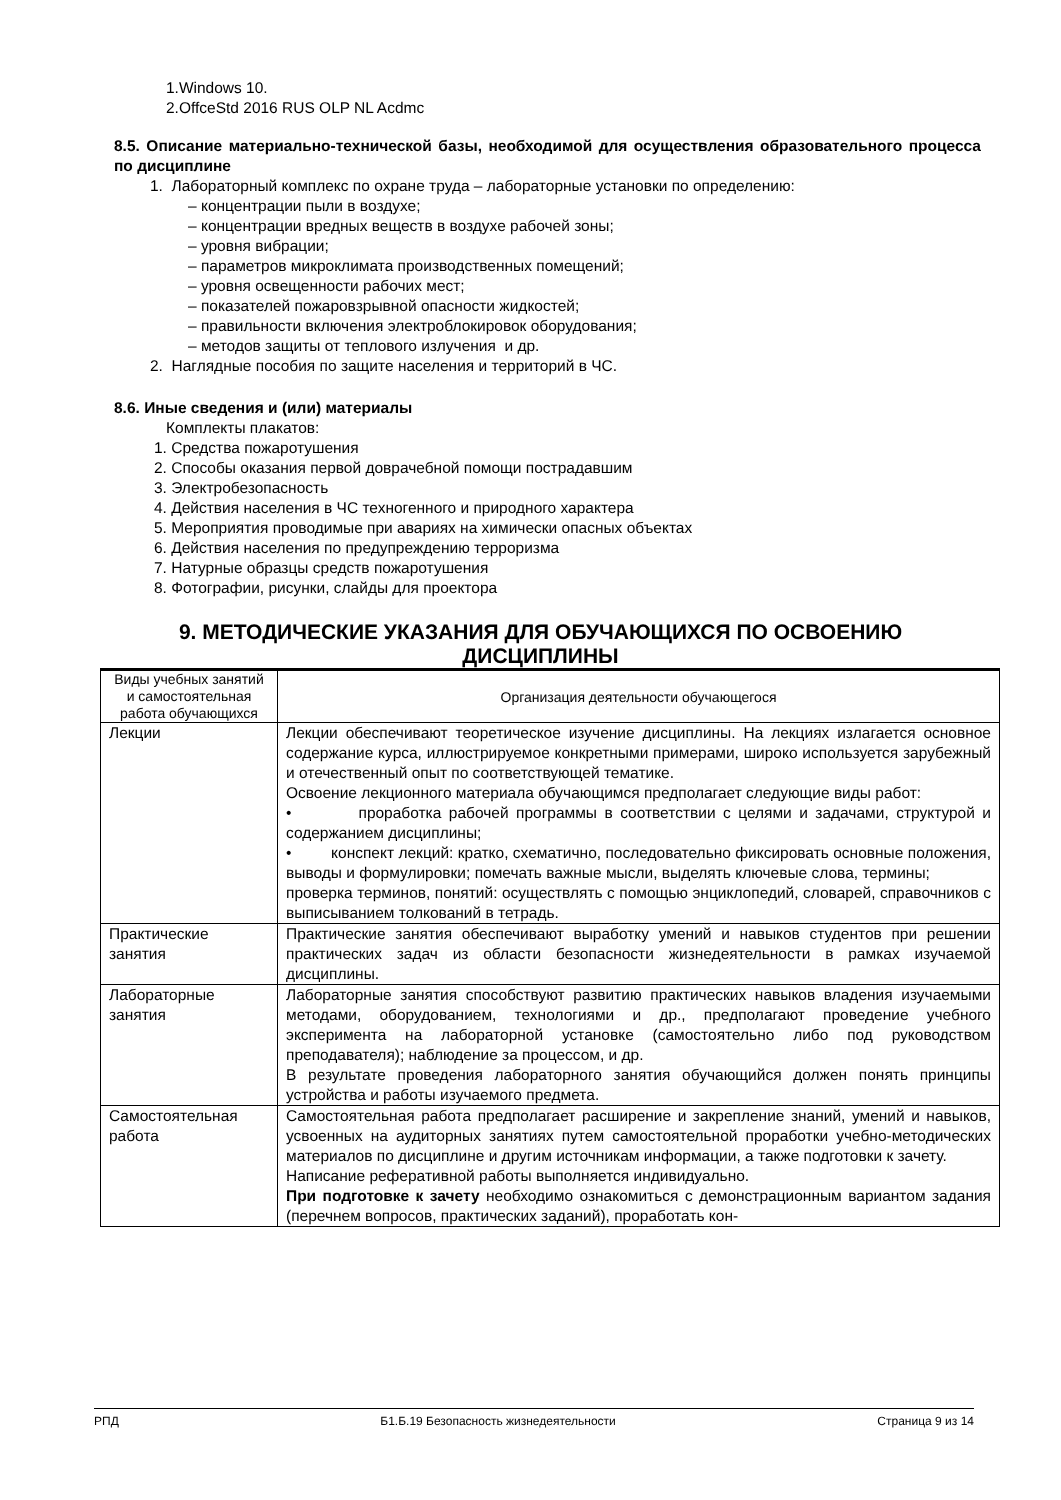1.Windows 10.
2.OffceStd 2016 RUS OLP NL Acdmc
8.5. Описание материально-технической базы, необходимой для осуществления образовательного процесса по дисциплине
1. Лабораторный комплекс по охране труда – лабораторные установки по определению:
– концентрации пыли в воздухе;
– концентрации вредных веществ в воздухе рабочей зоны;
– уровня вибрации;
– параметров микроклимата производственных помещений;
– уровня освещенности рабочих мест;
– показателей пожаровзрывной опасности жидкостей;
– правильности включения электроблокировок оборудования;
– методов защиты от теплового излучения и др.
2. Наглядные пособия по защите населения и территорий в ЧС.
8.6. Иные сведения и (или) материалы
Комплекты плакатов:
1. Средства пожаротушения
2. Способы оказания первой доврачебной помощи пострадавшим
3. Электробезопасность
4. Действия населения в ЧС техногенного и природного характера
5. Мероприятия проводимые при авариях на химически опасных объектах
6. Действия населения по предупреждению терроризма
7. Натурные образцы средств пожаротушения
8. Фотографии, рисунки, слайды для проектора
9. МЕТОДИЧЕСКИЕ УКАЗАНИЯ ДЛЯ ОБУЧАЮЩИХСЯ ПО ОСВОЕНИЮ ДИСЦИПЛИНЫ
| Виды учебных занятий и самостоятельная работа обучающихся | Организация деятельности обучающегося |
| Лекции | Лекции обеспечивают теоретическое изучение дисциплины. На лекциях излагается основное содержание курса, иллюстрируемое конкретными примерами, широко используется зарубежный и отечественный опыт по соответствующей тематике. Освоение лекционного материала обучающимся предполагает следующие виды работ: • проработка рабочей программы в соответствии с целями и задачами, структурой и содержанием дисциплины; • конспект лекций: кратко, схематично, последовательно фиксировать основные положения, выводы и формулировки; помечать важные мысли, выделять ключевые слова, термины; проверка терминов, понятий: осуществлять с помощью энциклопедий, словарей, справочников с выписыванием толкований в тетрадь. |
| Практические занятия | Практические занятия обеспечивают выработку умений и навыков студентов при решении практических задач из области безопасности жизнедеятельности в рамках изучаемой дисциплины. |
| Лабораторные занятия | Лабораторные занятия способствуют развитию практических навыков владения изучаемыми методами, оборудованием, технологиями и др., предполагают проведение учебного эксперимента на лабораторной установке (самостоятельно либо под руководством преподавателя); наблюдение за процессом, и др. В результате проведения лабораторного занятия обучающийся должен понять принципы устройства и работы изучаемого предмета. |
| Самостоятельная работа | Самостоятельная работа предполагает расширение и закрепление знаний, умений и навыков, усвоенных на аудиторных занятиях путем самостоятельной проработки учебно-методических материалов по дисциплине и другим источникам информации, а также подготовки к зачету. Написание реферативной работы выполняется индивидуально. При подготовке к зачету необходимо ознакомиться с демонстрационным вариантом задания (перечнем вопросов, практических заданий), проработать кон- |
РПД Б1.Б.19 Безопасность жизнедеятельности Страница 9 из 14